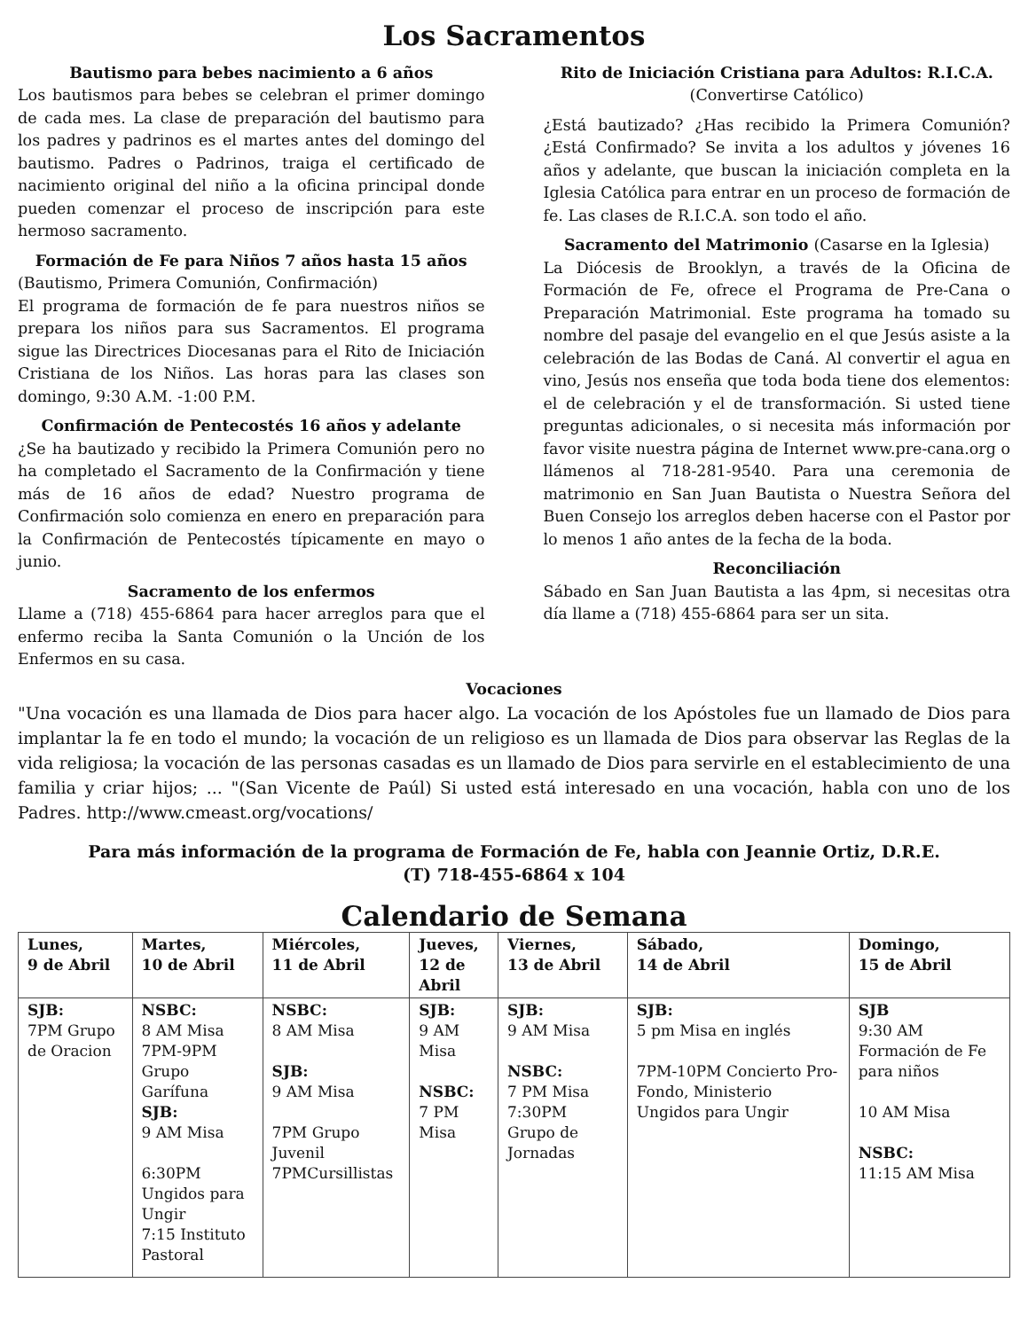Los Sacramentos
Bautismo para bebes nacimiento a 6 años
Los bautismos para bebes se celebran el primer domingo de cada mes. La clase de preparación del bautismo para los padres y padrinos es el martes antes del domingo del bautismo. Padres o Padrinos, traiga el certificado de nacimiento original del niño a la oficina principal donde pueden comenzar el proceso de inscripción para este hermoso sacramento.
Formación de Fe para Niños 7 años hasta 15 años
(Bautismo, Primera Comunión, Confirmación)
El programa de formación de fe para nuestros niños se prepara los niños para sus Sacramentos. El programa sigue las Directrices Diocesanas para el Rito de Iniciación Cristiana de los Niños. Las horas para las clases son domingo, 9:30 A.M. -1:00 P.M.
Confirmación de Pentecostés 16 años y adelante
¿Se ha bautizado y recibido la Primera Comunión pero no ha completado el Sacramento de la Confirmación y tiene más de 16 años de edad? Nuestro programa de Confirmación solo comienza en enero en preparación para la Confirmación de Pentecostés típicamente en mayo o junio.
Sacramento de los enfermos
Llame a (718) 455-6864 para hacer arreglos para que el enfermo reciba la Santa Comunión o la Unción de los Enfermos en su casa.
Rito de Iniciación Cristiana para Adultos: R.I.C.A.
(Convertirse Católico)
¿Está bautizado? ¿Has recibido la Primera Comunión? ¿Está Confirmado? Se invita a los adultos y jóvenes 16 años y adelante, que buscan la iniciación completa en la Iglesia Católica para entrar en un proceso de formación de fe. Las clases de R.I.C.A. son todo el año.
Sacramento del Matrimonio (Casarse en la Iglesia)
La Diócesis de Brooklyn, a través de la Oficina de Formación de Fe, ofrece el Programa de Pre-Cana o Preparación Matrimonial. Este programa ha tomado su nombre del pasaje del evangelio en el que Jesús asiste a la celebración de las Bodas de Caná. Al convertir el agua en vino, Jesús nos enseña que toda boda tiene dos elementos: el de celebración y el de transformación. Si usted tiene preguntas adicionales, o si necesita más información por favor visite nuestra página de Internet www.pre-cana.org o llámenos al 718-281-9540. Para una ceremonia de matrimonio en San Juan Bautista o Nuestra Señora del Buen Consejo los arreglos deben hacerse con el Pastor por lo menos 1 año antes de la fecha de la boda.
Reconciliación
Sábado en San Juan Bautista a las 4pm, si necesitas otra día llame a (718) 455-6864 para ser un sita.
Vocaciones
"Una vocación es una llamada de Dios para hacer algo. La vocación de los Apóstoles fue un llamado de Dios para implantar la fe en todo el mundo; la vocación de un religioso es un llamada de Dios para observar las Reglas de la vida religiosa; la vocación de las personas casadas es un llamado de Dios para servirle en el establecimiento de una familia y criar hijos; ... "(San Vicente de Paúl) Si usted está interesado en una vocación, habla con uno de los Padres. http://www.cmeast.org/vocations/
Para más información de la programa de Formación de Fe, habla con Jeannie Ortiz, D.R.E.
(T) 718-455-6864 x 104
Calendario de Semana
| Lunes, 9 de Abril | Martes, 10 de Abril | Miércoles, 11 de Abril | Jueves, 12 de Abril | Viernes, 13 de Abril | Sábado, 14 de Abril | Domingo, 15 de Abril |
| --- | --- | --- | --- | --- | --- | --- |
| SJB: 7PM Grupo de Oracion | NSBC: 8 AM Misa 7PM-9PM Grupo Garífuna SJB: 9 AM Misa 6:30PM Ungidos para Ungir 7:15 Instituto Pastoral | NSBC: 8 AM Misa SJB: 9 AM Misa 7PM Grupo Juvenil 7PMCursillistas | SJB: 9 AM Misa NSBC: 7 PM Misa | SJB: 9 AM Misa NSBC: 7 PM Misa 7:30PM Grupo de Jornadas | SJB: 5 pm Misa en inglés 7PM-10PM Concierto Pro-Fondo, Ministerio Ungidos para Ungir | SJB 9:30 AM Formación de Fe para niños 10 AM Misa NSBC: 11:15 AM Misa |